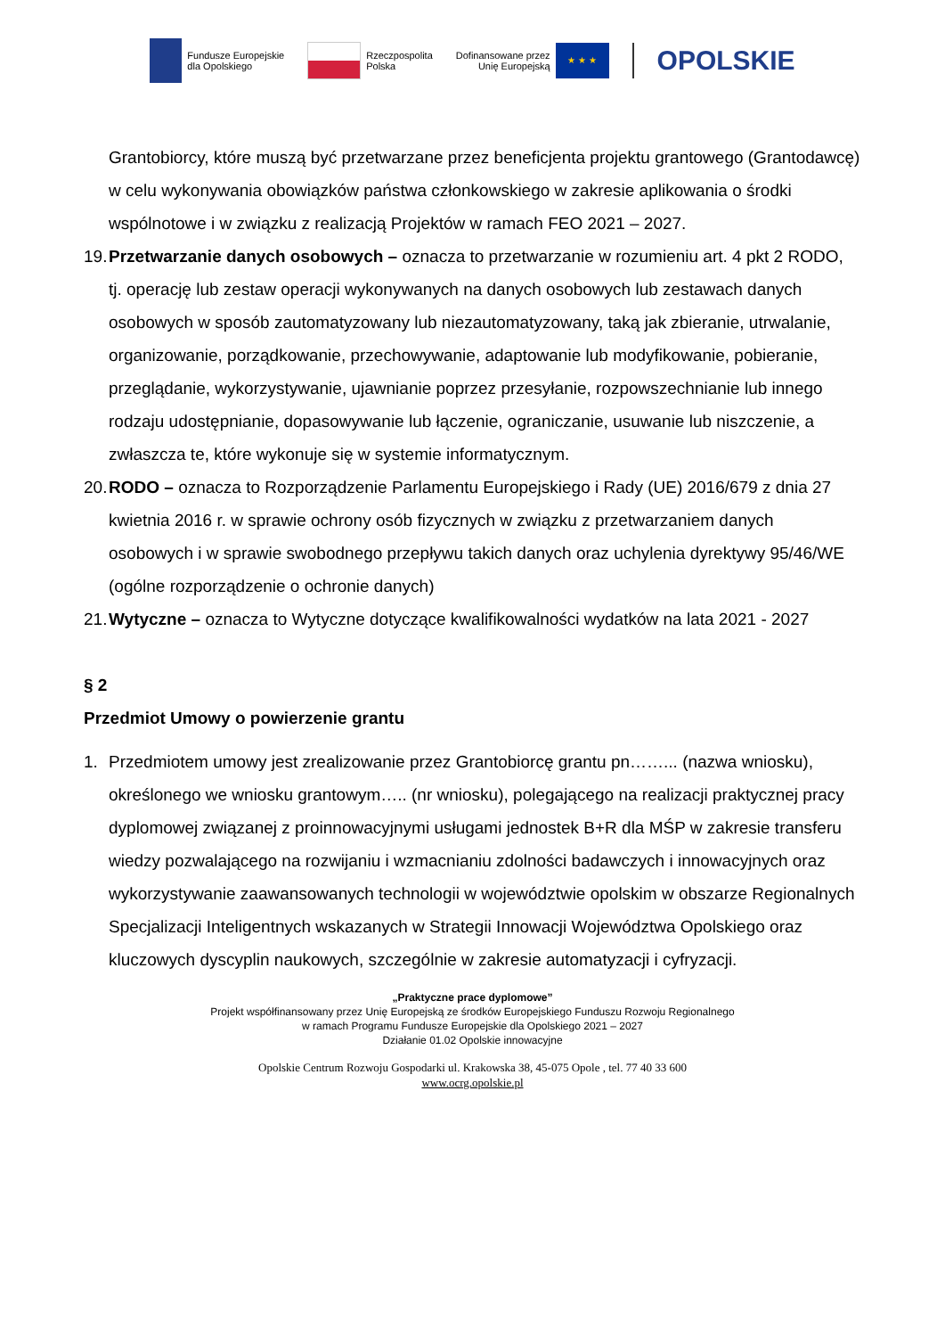Fundusze Europejskie
dla Opolskiego
Rzeczpospolita
Polska
Dofinansowane przez
Unię Europejską
★ ★ ★
OPOLSKIE
Grantobiorcy, które muszą być przetwarzane przez beneficjenta projektu grantowego (Grantodawcę) w celu wykonywania obowiązków państwa członkowskiego w zakresie aplikowania o środki wspólnotowe i w związku z realizacją Projektów w ramach FEO 2021 – 2027.
19. Przetwarzanie danych osobowych – oznacza to przetwarzanie w rozumieniu art. 4 pkt 2 RODO, tj. operację lub zestaw operacji wykonywanych na danych osobowych lub zestawach danych osobowych w sposób zautomatyzowany lub niezautomatyzowany, taką jak zbieranie, utrwalanie, organizowanie, porządkowanie, przechowywanie, adaptowanie lub modyfikowanie, pobieranie, przeglądanie, wykorzystywanie, ujawnianie poprzez przesyłanie, rozpowszechnianie lub innego rodzaju udostępnianie, dopasowywanie lub łączenie, ograniczanie, usuwanie lub niszczenie, a zwłaszcza te, które wykonuje się w systemie informatycznym.
20. RODO – oznacza to Rozporządzenie Parlamentu Europejskiego i Rady (UE) 2016/679 z dnia 27 kwietnia 2016 r. w sprawie ochrony osób fizycznych w związku z przetwarzaniem danych osobowych i w sprawie swobodnego przepływu takich danych oraz uchylenia dyrektywy 95/46/WE (ogólne rozporządzenie o ochronie danych)
21. Wytyczne – oznacza to Wytyczne dotyczące kwalifikowalności wydatków na lata 2021 - 2027
§ 2
Przedmiot Umowy o powierzenie grantu
1. Przedmiotem umowy jest zrealizowanie przez Grantobiorcę grantu pn……... (nazwa wniosku), określonego we wniosku grantowym….. (nr wniosku), polegającego na realizacji praktycznej pracy dyplomowej związanej z proinnowacyjnymi usługami jednostek B+R dla MŚP w zakresie transferu wiedzy pozwalającego na rozwijaniu i wzmacnianiu zdolności badawczych i innowacyjnych oraz wykorzystywanie zaawansowanych technologii w województwie opolskim w obszarze Regionalnych Specjalizacji Inteligentnych wskazanych w Strategii Innowacji Województwa Opolskiego oraz kluczowych dyscyplin naukowych, szczególnie w zakresie automatyzacji i cyfryzacji.
„Praktyczne prace dyplomowe”
Projekt współfinansowany przez Unię Europejską ze środków Europejskiego Funduszu Rozwoju Regionalnego
w ramach Programu Fundusze Europejskie dla Opolskiego 2021 – 2027
Działanie 01.02 Opolskie innowacyjne
Opolskie Centrum Rozwoju Gospodarki ul. Krakowska 38, 45-075 Opole , tel. 77 40 33 600
www.ocrg.opolskie.pl